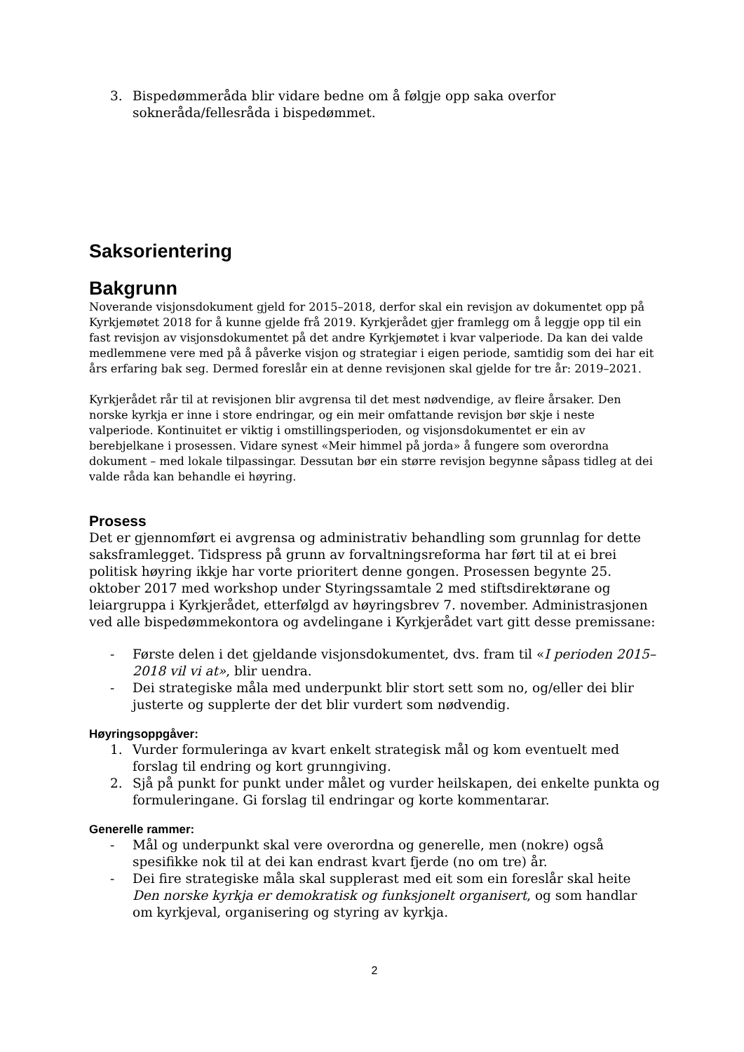3. Bispedømmeråda blir vidare bedne om å følgje opp saka overfor sokneråda/fellesråda i bispedømmet.
Saksorientering
Bakgrunn
Noverande visjonsdokument gjeld for 2015–2018, derfor skal ein revisjon av dokumentet opp på Kyrkjemøtet 2018 for å kunne gjelde frå 2019. Kyrkjerådet gjer framlegg om å leggje opp til ein fast revisjon av visjonsdokumentet på det andre Kyrkjemøtet i kvar valperiode. Da kan dei valde medlemmene vere med på å påverke visjon og strategiar i eigen periode, samtidig som dei har eit års erfaring bak seg. Dermed foreslår ein at denne revisjonen skal gjelde for tre år: 2019–2021.
Kyrkjerådet rår til at revisjonen blir avgrensa til det mest nødvendige, av fleire årsaker. Den norske kyrkja er inne i store endringar, og ein meir omfattande revisjon bør skje i neste valperiode. Kontinuitet er viktig i omstillingsperioden, og visjonsdokumentet er ein av berebjelkane i prosessen. Vidare synest «Meir himmel på jorda» å fungere som overordna dokument – med lokale tilpassingar. Dessutan bør ein større revisjon begynne såpass tidleg at dei valde råda kan behandle ei høyring.
Prosess
Det er gjennomført ei avgrensa og administrativ behandling som grunnlag for dette saksframlegget. Tidspress på grunn av forvaltningsreforma har ført til at ei brei politisk høyring ikkje har vorte prioritert denne gongen. Prosessen begynte 25. oktober 2017 med workshop under Styringssamtale 2 med stiftsdirektørane og leiargruppa i Kyrkjerådet, etterfølgd av høyringsbrev 7. november. Administrasjonen ved alle bispedømmekontora og avdelingane i Kyrkjerådet vart gitt desse premissane:
- Første delen i det gjeldande visjonsdokumentet, dvs. fram til «I perioden 2015–2018 vil vi at», blir uendra.
- Dei strategiske måla med underpunkt blir stort sett som no, og/eller dei blir justerte og supplerte der det blir vurdert som nødvendig.
Høyringsoppgåver:
1. Vurder formuleringa av kvart enkelt strategisk mål og kom eventuelt med forslag til endring og kort grunngiving.
2. Sjå på punkt for punkt under målet og vurder heilskapen, dei enkelte punkta og formuleringane. Gi forslag til endringar og korte kommentarar.
Generelle rammer:
- Mål og underpunkt skal vere overordna og generelle, men (nokre) også spesifikke nok til at dei kan endrast kvart fjerde (no om tre) år.
- Dei fire strategiske måla skal supplerast med eit som ein foreslår skal heite Den norske kyrkja er demokratisk og funksjonelt organisert, og som handlar om kyrkjeval, organisering og styring av kyrkja.
2